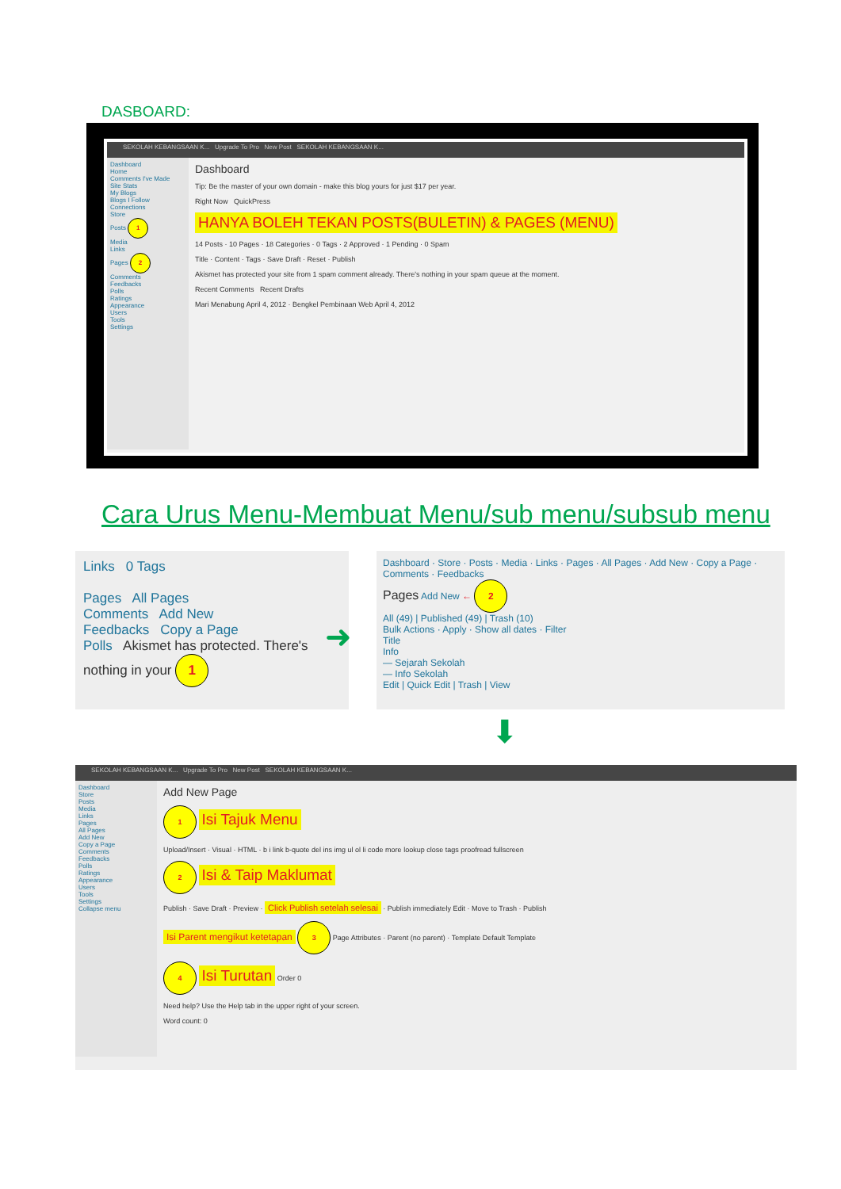DASBOARD:
SEKOLAH KEBANGSAAN K... Upgrade To Pro New Post SEKOLAH KEBANGSAAN K...
Dashboard
Home
Comments I've Made
Site Stats
My Blogs
Blogs I Follow
Connections
Store
Posts 1
Media
Links
Pages 2
Comments
Feedbacks
Polls
Ratings
Appearance
Users
Tools
Settings
Dashboard
Tip: Be the master of your own domain - make this blog yours for just $17 per year.
Right Now QuickPress
HANYA BOLEH TEKAN POSTS(BULETIN) & PAGES (MENU)
14 Posts · 10 Pages · 18 Categories · 0 Tags · 2 Approved · 1 Pending · 0 Spam
Title · Content · Tags · Save Draft · Reset · Publish
Akismet has protected your site from 1 spam comment already. There's nothing in your spam queue at the moment.
Recent Comments Recent Drafts
Mari Menabung April 4, 2012 · Bengkel Pembinaan Web April 4, 2012
Cara Urus Menu-Membuat Menu/sub menu/subsub menu
Links 0 Tags
Pages All Pages
Comments Add New
Feedbacks Copy a Page
Polls Akismet has protected. There's nothing in your 1
➜
Dashboard · Store · Posts · Media · Links · Pages · All Pages · Add New · Copy a Page · Comments · Feedbacks
Pages Add New ← 2
All (49) | Published (49) | Trash (10)
Bulk Actions · Apply · Show all dates · Filter
Title
Info
— Sejarah Sekolah
— Info Sekolah
Edit | Quick Edit | Trash | View
⬇
SEKOLAH KEBANGSAAN K... Upgrade To Pro New Post SEKOLAH KEBANGSAAN K...
Dashboard
Store
Posts
Media
Links
Pages
All Pages
Add New
Copy a Page
Comments
Feedbacks
Polls
Ratings
Appearance
Users
Tools
Settings
Collapse menu
Add New Page
1 Isi Tajuk Menu
Upload/Insert · Visual · HTML · b i link b-quote del ins img ul ol li code more lookup close tags proofread fullscreen
2 Isi & Taip Maklumat
Publish · Save Draft · Preview · Click Publish setelah selesai · Publish immediately Edit · Move to Trash · Publish
Isi Parent mengikut ketetapan 3 Page Attributes · Parent (no parent) · Template Default Template
4 Isi Turutan Order 0
Need help? Use the Help tab in the upper right of your screen.
Word count: 0